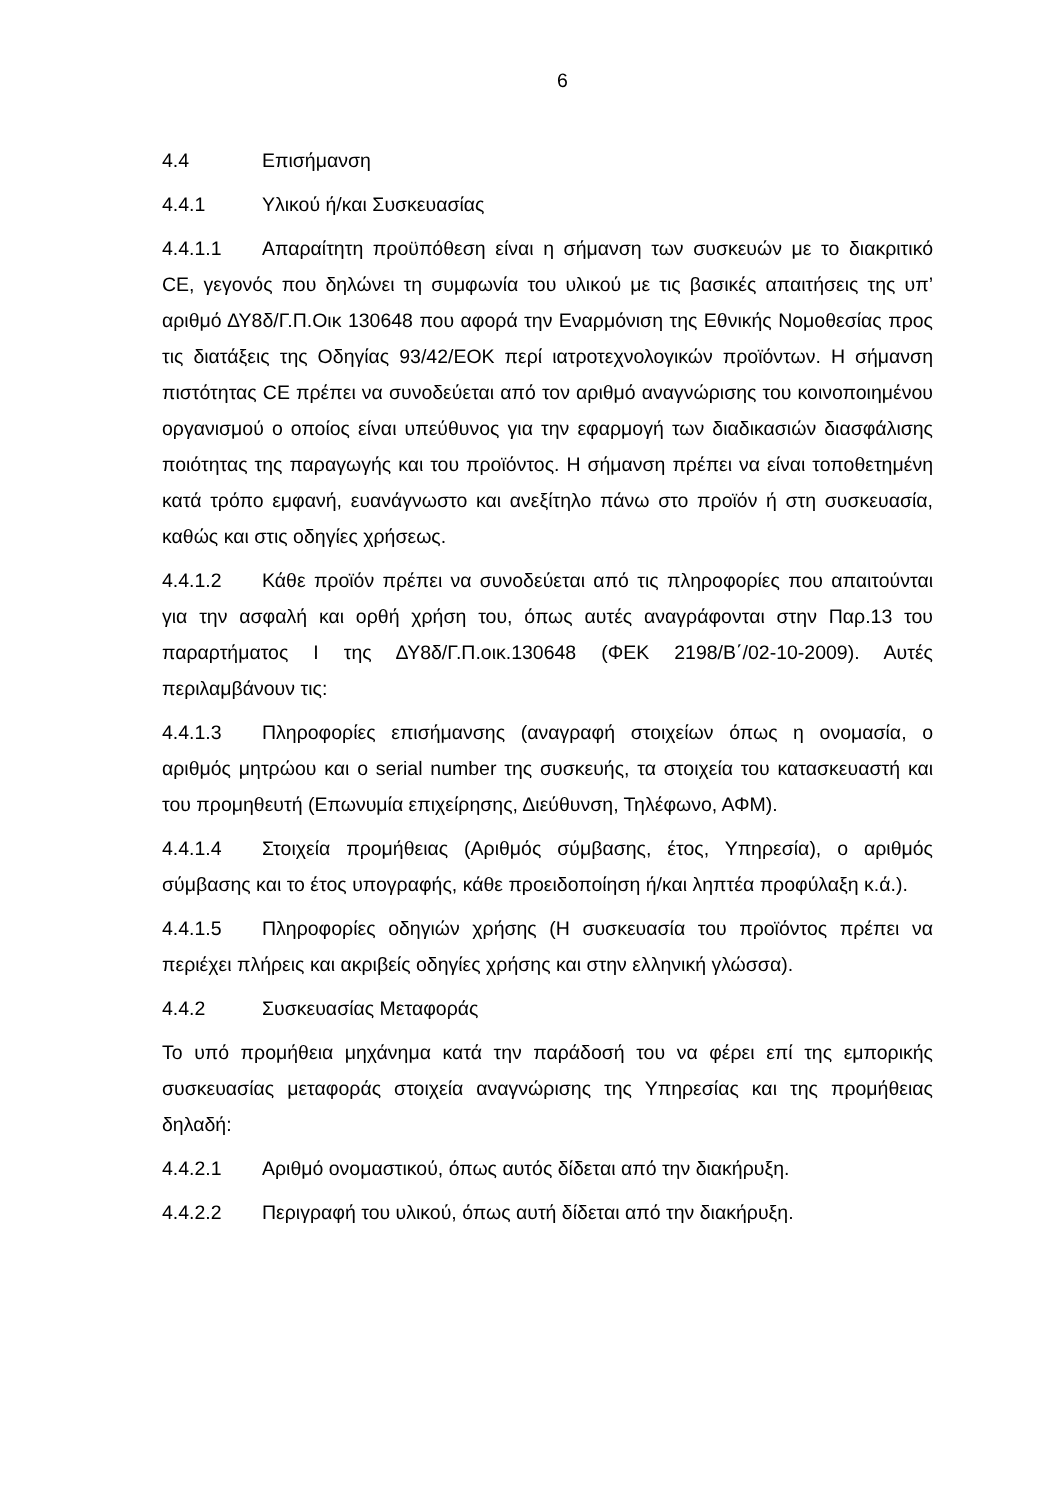6
4.4 Επισήμανση
4.4.1 Υλικού ή/και Συσκευασίας
4.4.1.1 Απαραίτητη προϋπόθεση είναι η σήμανση των συσκευών με το διακριτικό CE, γεγονός που δηλώνει τη συμφωνία του υλικού με τις βασικές απαιτήσεις της υπ’ αριθμό ΔΥ8δ/Γ.Π.Οικ 130648 που αφορά την Εναρμόνιση της Εθνικής Νομοθεσίας προς τις διατάξεις της Οδηγίας 93/42/ΕΟΚ περί ιατροτεχνολογικών προϊόντων. Η σήμανση πιστότητας CE πρέπει να συνοδεύεται από τον αριθμό αναγνώρισης του κοινοποιημένου οργανισμού ο οποίος είναι υπεύθυνος για την εφαρμογή των διαδικασιών διασφάλισης ποιότητας της παραγωγής και του προϊόντος. Η σήμανση πρέπει να είναι τοποθετημένη κατά τρόπο εμφανή, ευανάγνωστο και ανεξίτηλο πάνω στο προϊόν ή στη συσκευασία, καθώς και στις οδηγίες χρήσεως.
4.4.1.2 Κάθε προϊόν πρέπει να συνοδεύεται από τις πληροφορίες που απαιτούνται για την ασφαλή και ορθή χρήση του, όπως αυτές αναγράφονται στην Παρ.13 του παραρτήματος Ι της ΔΥ8δ/Γ.Π.οικ.130648 (ΦΕΚ 2198/Β΄/02-10-2009). Αυτές περιλαμβάνουν τις:
4.4.1.3 Πληροφορίες επισήμανσης (αναγραφή στοιχείων όπως η ονομασία, ο αριθμός μητρώου και ο serial number της συσκευής, τα στοιχεία του κατασκευαστή και του προμηθευτή (Επωνυμία επιχείρησης, Διεύθυνση, Τηλέφωνο, ΑΦΜ).
4.4.1.4 Στοιχεία προμήθειας (Αριθμός σύμβασης, έτος, Υπηρεσία), ο αριθμός σύμβασης και το έτος υπογραφής, κάθε προειδοποίηση ή/και ληπτέα προφύλαξη κ.ά.).
4.4.1.5 Πληροφορίες οδηγιών χρήσης (Η συσκευασία του προϊόντος πρέπει να περιέχει πλήρεις και ακριβείς οδηγίες χρήσης και στην ελληνική γλώσσα).
4.4.2 Συσκευασίας Μεταφοράς
Το υπό προμήθεια μηχάνημα κατά την παράδοσή του να φέρει επί της εμπορικής συσκευασίας μεταφοράς στοιχεία αναγνώρισης της Υπηρεσίας και της προμήθειας δηλαδή:
4.4.2.1 Αριθμό ονομαστικού, όπως αυτός δίδεται από την διακήρυξη.
4.4.2.2 Περιγραφή του υλικού, όπως αυτή δίδεται από την διακήρυξη.